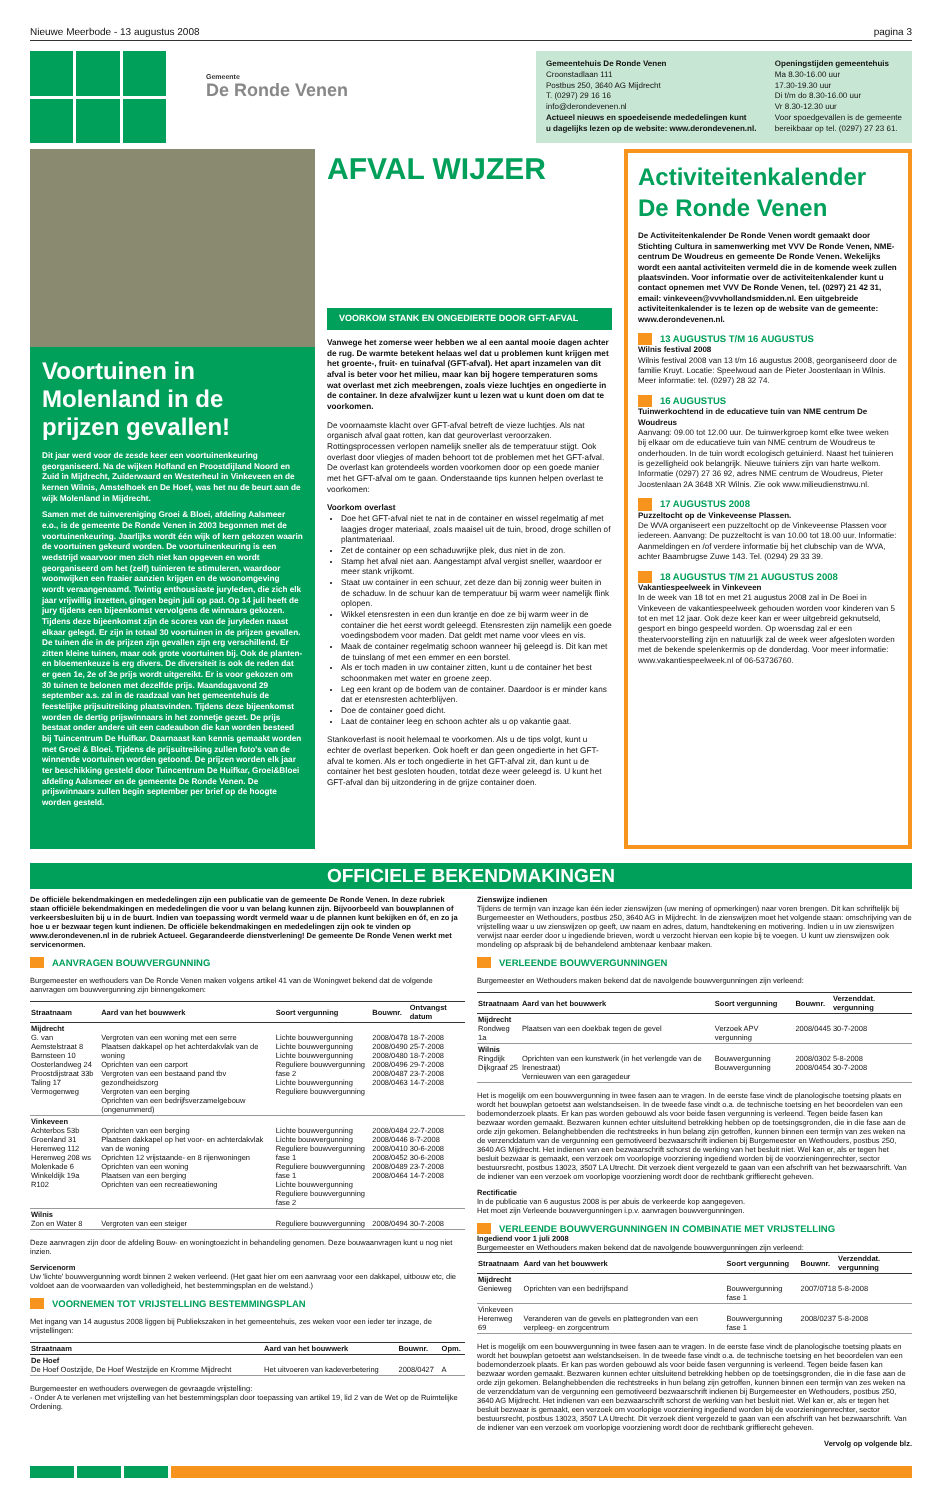Nieuwe Meerbode - 13 augustus 2008 pagina 3
Gemeente
De Ronde Venen
Gemeentehuis De Ronde Venen
Croonstadlaan 111
Postbus 250, 3640 AG Mijdrecht
T. (0297) 29 16 16
info@derondevenen.nl
Actueel nieuws en spoedeisende mededelingen kunt
u dagelijks lezen op de website: www.derondevenen.nl.
Openingstijden gemeentehuis
Ma 8.30-16.00 uur
17.30-19.30 uur
Di t/m do 8.30-16.00 uur
Vr 8.30-12.30 uur
Voor spoedgevallen is de gemeente
bereikbaar op tel. (0297) 27 23 61.
Voortuinen in Molenland in de prijzen gevallen!
Dit jaar werd voor de zesde keer een voortuinenkeuring georganiseerd. Na de wijken Hofland en Proostdijland Noord en Zuid in Mijdrecht, Zuiderwaard en Westerheul in Vinkeveen en de kernen Wilnis, Amstelhoek en De Hoef, was het nu de beurt aan de wijk Molenland in Mijdrecht.
Samen met de tuinvereniging Groei & Bloei, afdeling Aalsmeer e.o., is de gemeente De Ronde Venen in 2003 begonnen met de voortuinenkeuring. Jaarlijks wordt één wijk of kern gekozen waarin de voortuinen gekeurd worden. De voortuinenkeuring is een wedstrijd waarvoor men zich niet kan opgeven en wordt georganiseerd om het (zelf) tuinieren te stimuleren, waardoor woonwijken een fraaier aanzien krijgen en de woonomgeving wordt veraangenaamd. Twintig enthousiaste juryleden, die zich elk jaar vrijwillig inzetten, gingen begin juli op pad. Op 14 juli heeft de jury tijdens een bijeenkomst vervolgens de winnaars gekozen. Tijdens deze bijeenkomst zijn de scores van de juryleden naast elkaar gelegd. Er zijn in totaal 30 voortuinen in de prijzen gevallen. De tuinen die in de prijzen zijn gevallen zijn erg verschillend. Er zitten kleine tuinen, maar ook grote voortuinen bij. Ook de planten- en bloemenkeuze is erg divers. De diversiteit is ook de reden dat er geen 1e, 2e of 3e prijs wordt uitgereikt. Er is voor gekozen om 30 tuinen te belonen met dezelfde prijs. Maandagavond 29 september a.s. zal in de raadzaal van het gemeentehuis de feestelijke prijsuitreiking plaatsvinden. Tijdens deze bijeenkomst worden de dertig prijswinnaars in het zonnetje gezet. De prijs bestaat onder andere uit een cadeaubon die kan worden besteed bij Tuincentrum De Huifkar. Daarnaast kan kennis gemaakt worden met Groei & Bloei. Tijdens de prijsuitreiking zullen foto's van de winnende voortuinen worden getoond. De prijzen worden elk jaar ter beschikking gesteld door Tuincentrum De Huifkar, Groei&Bloei afdeling Aalsmeer en de gemeente De Ronde Venen. De prijswinnaars zullen begin september per brief op de hoogte worden gesteld.
AFVAL WIJZER
VOORKOM STANK EN ONGEDIERTE DOOR GFT-AFVAL
Vanwege het zomerse weer hebben we al een aantal mooie dagen achter de rug. De warmte betekent helaas wel dat u problemen kunt krijgen met het groente-, fruit- en tuinafval (GFT-afval). Het apart inzamelen van dit afval is beter voor het milieu, maar kan bij hogere temperaturen soms wat overlast met zich meebrengen, zoals vieze luchtjes en ongedierte in de container. In deze afvalwijzer kunt u lezen wat u kunt doen om dat te voorkomen.
De voornaamste klacht over GFT-afval betreft de vieze luchtjes. Als nat organisch afval gaat rotten, kan dat geuroverlast veroorzaken. Rottingsprocessen verlopen namelijk sneller als de temperatuur stijgt. Ook overlast door vliegjes of maden behoort tot de problemen met het GFT-afval. De overlast kan grotendeels worden voorkomen door op een goede manier met het GFT-afval om te gaan. Onderstaande tips kunnen helpen overlast te voorkomen:
Voorkom overlast
Doe het GFT-afval niet te nat in de container en wissel regelmatig af met laagjes droger materiaal, zoals maaisel uit de tuin, brood, droge schillen of plantmateriaal.
Zet de container op een schaduwrijke plek, dus niet in de zon.
Stamp het afval niet aan. Aangestampt afval vergist sneller, waardoor er meer stank vrijkomt.
Staat uw container in een schuur, zet deze dan bij zonnig weer buiten in de schaduw. In de schuur kan de temperatuur bij warm weer namelijk flink oplopen.
Wikkel etensresten in een dun krantje en doe ze bij warm weer in de container die het eerst wordt geleegd. Etensresten zijn namelijk een goede voedingsbodem voor maden. Dat geldt met name voor vlees en vis.
Maak de container regelmatig schoon wanneer hij geleegd is. Dit kan met de tuinslang of met een emmer en een borstel.
Als er toch maden in uw container zitten, kunt u de container het best schoonmaken met water en groene zeep.
Leg een krant op de bodem van de container. Daardoor is er minder kans dat er etensresten achterblijven.
Doe de container goed dicht.
Laat de container leeg en schoon achter als u op vakantie gaat.
Stankoverlast is nooit helemaal te voorkomen. Als u de tips volgt, kunt u echter de overlast beperken. Ook hoeft er dan geen ongedierte in het GFT-afval te komen. Als er toch ongedierte in het GFT-afval zit, dan kunt u de container het best gesloten houden, totdat deze weer geleegd is. U kunt het GFT-afval dan bij uitzondering in de grijze container doen.
Activiteitenkalender De Ronde Venen
De Activiteitenkalender De Ronde Venen wordt gemaakt door Stichting Cultura in samenwerking met VVV De Ronde Venen, NME-centrum De Woudreus en gemeente De Ronde Venen. Wekelijks wordt een aantal activiteiten vermeld die in de komende week zullen plaatsvinden. Voor informatie over de activiteitenkalender kunt u contact opnemen met VVV De Ronde Venen, tel. (0297) 21 42 31, email: vinkeveen@vvvhollandsmidden.nl. Een uitgebreide activiteitenkalender is te lezen op de website van de gemeente: www.derondevenen.nl.
13 AUGUSTUS T/M 16 AUGUSTUS
Wilnis festival 2008
Wilnis festival 2008 van 13 t/m 16 augustus 2008, georganiseerd door de familie Kruyt. Locatie: Speelwoud aan de Pieter Joostenlaan in Wilnis. Meer informatie: tel. (0297) 28 32 74.
16 AUGUSTUS
Tuinwerkochtend in de educatieve tuin van NME centrum De Woudreus
Aanvang: 09.00 tot 12.00 uur. De tuinwerkgroep komt elke twee weken bij elkaar om de educatieve tuin van NME centrum de Woudreus te onderhouden. In de tuin wordt ecologisch getuinierd. Naast het tuinieren is gezelligheid ook belangrijk. Nieuwe tuiniers zijn van harte welkom. Informatie (0297) 27 36 92, adres NME centrum de Woudreus, Pieter Joostenlaan 2A 3648 XR Wilnis. Zie ook www.milieudienstnwu.nl.
17 AUGUSTUS 2008
Puzzeltocht op de Vinkeveense Plassen.
De WVA organiseert een puzzeltocht op de Vinkeveense Plassen voor iedereen. Aanvang: De puzzeltocht is van 10.00 tot 18.00 uur. Informatie: Aanmeldingen en /of verdere informatie bij het clubschip van de WVA, achter Baambrugse Zuwe 143. Tel. (0294) 29 33 39.
18 AUGUSTUS T/M 21 AUGUSTUS 2008
Vakantiespeelweek in Vinkeveen
In de week van 18 tot en met 21 augustus 2008 zal in De Boei in Vinkeveen de vakantiespeelweek gehouden worden voor kinderen van 5 tot en met 12 jaar. Ook deze keer kan er weer uitgebreid geknutseld, gesport en bingo gespeeld worden. Op woensdag zal er een theatervoorstelling zijn en natuurlijk zal de week weer afgesloten worden met de bekende spelenkermis op de donderdag. Voor meer informatie: www.vakantiespeelweek.nl of 06-53736760.
OFFICIELE BEKENDMAKINGEN
De officiële bekendmakingen en mededelingen zijn een publicatie van de gemeente De Ronde Venen. In deze rubriek staan officiële bekendmakingen en mededelingen die voor u van belang kunnen zijn. Bijvoorbeeld van bouwplannen of verkeersbesluiten bij u in de buurt. Indien van toepassing wordt vermeld waar u de plannen kunt bekijken en óf, en zo ja hoe u er bezwaar tegen kunt indienen. De officiële bekendmakingen en mededelingen zijn ook te vinden op www.derondevenen.nl in de rubriek Actueel. Gegarandeerde dienstverlening! De gemeente De Ronde Venen werkt met servicenormen.
AANVRAGEN BOUWVERGUNNING
Burgemeester en wethouders van De Ronde Venen maken volgens artikel 41 van de Woningwet bekend dat de volgende aanvragen om bouwvergunning zijn binnengekomen:
| Straatnaam | Aard van het bouwwerk | Soort vergunning | Bouwnr. | Ontvangst datum |
| --- | --- | --- | --- | --- |
| Mijdrecht G. van Aemstelstraat 8 Barnsteen 10 Oosterlandweg 24 Proostdijstraat 33b Taling 17 Vermogenweg | Vergroten van een woning met een serre Plaatsen dakkapel op het achterdakvlak van de woning Oprichten van een carport Vergroten van een bestaand pand tbv gezondheidszorg Vergroten van een berging Oprichten van een bedrijfsverzamelgebouw (ongenummerd) | Lichte bouwvergunning Lichte bouwvergunning Lichte bouwvergunning Reguliere bouwvergunning fase 2 Lichte bouwvergunning Reguliere bouwvergunning | 2008/0478 2008/0490 2008/0480 2008/0496 2008/0487 2008/0463 | 18-7-2008 25-7-2008 18-7-2008 29-7-2008 23-7-2008 14-7-2008 |
| Vinkeveen Achterbos 53b Groenland 31 Herenweg 112 Herenweg 208 ws Molenkade 6 Winkeldijk 19a R102 | Oprichten van een berging Plaatsen dakkapel op het voor- en achterdakvlak van de woning Oprichten 12 vrijstaande- en 8 rijenwoningen Oprichten van een woning Plaatsen van een berging Oprichten van een recreatiewoning | Lichte bouwvergunning Lichte bouwvergunning Reguliere bouwvergunning fase 1 Reguliere bouwvergunning fase 1 Lichte bouwvergunning Reguliere bouwvergunning fase 2 | 2008/0484 2008/0446 2008/0410 2008/0452 2008/0489 2008/0464 | 22-7-2008 8-7-2008 30-6-2008 30-6-2008 23-7-2008 14-7-2008 |
| Wilnis Zon en Water 8 | Vergroten van een steiger | Reguliere bouwvergunning | 2008/0494 | 30-7-2008 |
Deze aanvragen zijn door de afdeling Bouw- en woningtoezicht in behandeling genomen. Deze bouwaanvragen kunt u nog niet inzien.
Servicenorm
Uw 'lichte' bouwvergunning wordt binnen 2 weken verleend. (Het gaat hier om een aanvraag voor een dakkapel, uitbouw etc, die voldoet aan de voorwaarden van volledigheid, het bestemmingsplan en de welstand.)
VOORNEMEN TOT VRIJSTELLING BESTEMMINGSPLAN
Met ingang van 14 augustus 2008 liggen bij Publiekszaken in het gemeentehuis, zes weken voor een ieder ter inzage, de vrijstellingen:
| Straatnaam | Aard van het bouwwerk | Bouwnr. | Opm. |
| --- | --- | --- | --- |
| De Hoef De Hoef Oostzijde, De Hoef Westzijde en Kromme Mijdrecht | Het uitvoeren van kadeverbetering | 2008/0427 | A |
Burgemeester en wethouders overwegen de gevraagde vrijstelling:
- Onder A te verlenen met vrijstelling van het bestemmingsplan door toepassing van artikel 19, lid 2 van de Wet op de Ruimtelijke Ordening.
Zienswijze indienen
Tijdens de termijn van inzage kan één ieder zienswijzen (uw mening of opmerkingen) naar voren brengen. Dit kan schriftelijk bij Burgemeester en Wethouders, postbus 250, 3640 AG in Mijdrecht. In de zienswijzen moet het volgende staan: omschrijving van de vrijstelling waar u uw zienswijzen op geeft, uw naam en adres, datum, handtekening en motivering. Indien u in uw zienswijzen verwijst naar eerder door u ingediende brieven, wordt u verzocht hiervan een kopie bij te voegen. U kunt uw zienswijzen ook mondeling op afspraak bij de behandelend ambtenaar kenbaar maken.
VERLEENDE BOUWVERGUNNINGEN
Burgemeester en Wethouders maken bekend dat de navolgende bouwvergunningen zijn verleend:
| Straatnaam | Aard van het bouwwerk | Soort vergunning | Bouwnr. | Verzenddat. vergunning |
| --- | --- | --- | --- | --- |
| Mijdrecht Rondweg 1a | Plaatsen van een doekbak tegen de gevel | Verzoek APV vergunning | 2008/0445 | 30-7-2008 |
| Wilnis Ringdijk Dijkgraaf 25 | Oprichten van een kunstwerk (in het verlengde van de Irenestraat) Vernieuwen van een garagedeur | Bouwvergunning Bouwvergunning | 2008/0302 2008/0454 | 5-8-2008 30-7-2008 |
Het is mogelijk om een bouwvergunning in twee fasen aan te vragen. In de eerste fase vindt de planologische toetsing plaats en wordt het bouwplan getoetst aan welstandseisen. In de tweede fase vindt o.a. de technische toetsing en het beoordelen van een bodemonderzoek plaats. Er kan pas worden gebouwd als voor beide fasen vergunning is verleend. Tegen beide fasen kan bezwaar worden gemaakt. Bezwaren kunnen echter uitsluitend betrekking hebben op de toetsingsgronden, die in die fase aan de orde zijn gekomen. Belanghebbenden die rechtstreeks in hun belang zijn getroffen, kunnen binnen een termijn van zes weken na de verzenddatum van de vergunning een gemotiveerd bezwaarschrift indienen bij Burgemeester en Wethouders, postbus 250, 3640 AG Mijdrecht. Het indienen van een bezwaarschrift schorst de werking van het besluit niet. Wel kan er, als er tegen het besluit bezwaar is gemaakt, een verzoek om voorlopige voorziening ingediend worden bij de voorzieningenrechter, sector bestuursrecht, postbus 13023, 3507 LA Utrecht. Dit verzoek dient vergezeld te gaan van een afschrift van het bezwaarschrift. Van de indiener van een verzoek om voorlopige voorziening wordt door de rechtbank griffierecht geheven.
Rectificatie
In de publicatie van 6 augustus 2008 is per abuis de verkeerde kop aangegeven.
Het moet zijn Verleende bouwvergunningen i.p.v. aanvragen bouwvergunningen.
VERLEENDE BOUWVERGUNNINGEN IN COMBINATIE MET VRIJSTELLING
Ingediend voor 1 juli 2008
Burgemeester en Wethouders maken bekend dat de navolgende bouwvergunningen zijn verleend:
| Straatnaam | Aard van het bouwwerk | Soort vergunning | Bouwnr. | Verzenddat. vergunning |
| --- | --- | --- | --- | --- |
| Mijdrecht Genieweg | Oprichten van een bedrijfspand | Bouwvergunning fase 1 | 2007/0718 | 5-8-2008 |
| Vinkeveen Herenweg 69 | Veranderen van de gevels en plattegronden van een verpleeg- en zorgcentrum | Bouwvergunning fase 1 | 2008/0237 | 5-8-2008 |
Het is mogelijk om een bouwvergunning in twee fasen aan te vragen. In de eerste fase vindt de planologische toetsing plaats en wordt het bouwplan getoetst aan welstandseisen. In de tweede fase vindt o.a. de technische toetsing en het beoordelen van een bodemonderzoek plaats. Er kan pas worden gebouwd als voor beide fasen vergunning is verleend. Tegen beide fasen kan bezwaar worden gemaakt. Bezwaren kunnen echter uitsluitend betrekking hebben op de toetsingsgronden, die in die fase aan de orde zijn gekomen. Belanghebbenden die rechtstreeks in hun belang zijn getroffen, kunnen binnen een termijn van zes weken na de verzenddatum van de vergunning een gemotiveerd bezwaarschrift indienen bij Burgemeester en Wethouders, postbus 250, 3640 AG Mijdrecht. Het indienen van een bezwaarschrift schorst de werking van het besluit niet. Wel kan er, als er tegen het besluit bezwaar is gemaakt, een verzoek om voorlopige voorziening ingediend worden bij de voorzieningenrechter, sector bestuursrecht, postbus 13023, 3507 LA Utrecht. Dit verzoek dient vergezeld te gaan van een afschrift van het bezwaarschrift. Van de indiener van een verzoek om voorlopige voorziening wordt door de rechtbank griffierecht geheven.
Vervolg op volgende blz.